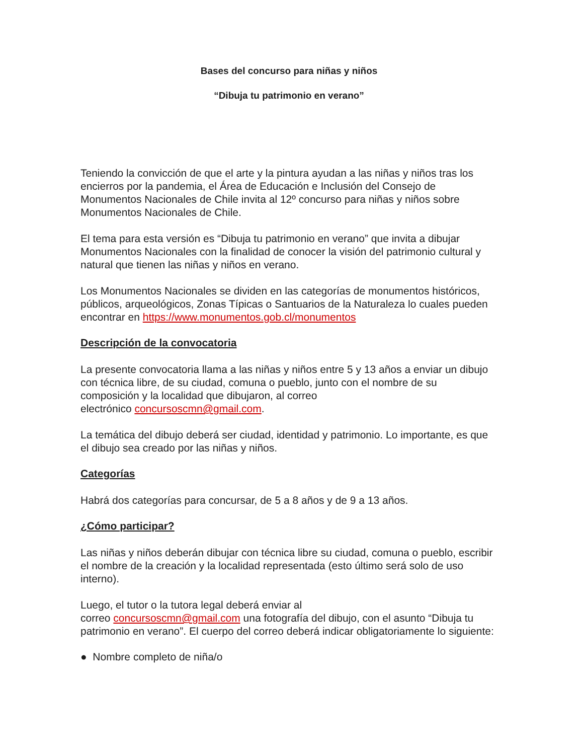Bases del concurso para niñas y niños
“Dibuja tu patrimonio en verano”
Teniendo la convicción de que el arte y la pintura ayudan a las niñas y niños tras los encierros por la pandemia, el Área de Educación e Inclusión del Consejo de Monumentos Nacionales de Chile invita al 12º concurso para niñas y niños sobre Monumentos Nacionales de Chile.
El tema para esta versión es “Dibuja tu patrimonio en verano” que invita a dibujar Monumentos Nacionales con la finalidad de conocer la visión del patrimonio cultural y natural que tienen las niñas y niños en verano.
Los Monumentos Nacionales se dividen en las categorías de monumentos históricos, públicos, arqueológicos, Zonas Típicas o Santuarios de la Naturaleza lo cuales pueden encontrar en https://www.monumentos.gob.cl/monumentos
Descripción de la convocatoria
La presente convocatoria llama a las niñas y niños entre 5 y 13 años a enviar un dibujo con técnica libre, de su ciudad, comuna o pueblo, junto con el nombre de su composición y la localidad que dibujaron, al correo
electrónico concursoscmn@gmail.com.
La temática del dibujo deberá ser ciudad, identidad y patrimonio. Lo importante, es que el dibujo sea creado por las niñas y niños.
Categorías
Habrá dos categorías para concursar, de 5 a 8 años y de 9 a 13 años.
¿Cómo participar?
Las niñas y niños deberán dibujar con técnica libre su ciudad, comuna o pueblo, escribir el nombre de la creación y la localidad representada (esto último será solo de uso interno).
Luego, el tutor o la tutora legal deberá enviar al
correo concursoscmn@gmail.com una fotografía del dibujo, con el asunto “Dibuja tu patrimonio en verano”. El cuerpo del correo deberá indicar obligatoriamente lo siguiente:
● Nombre completo de niña/o